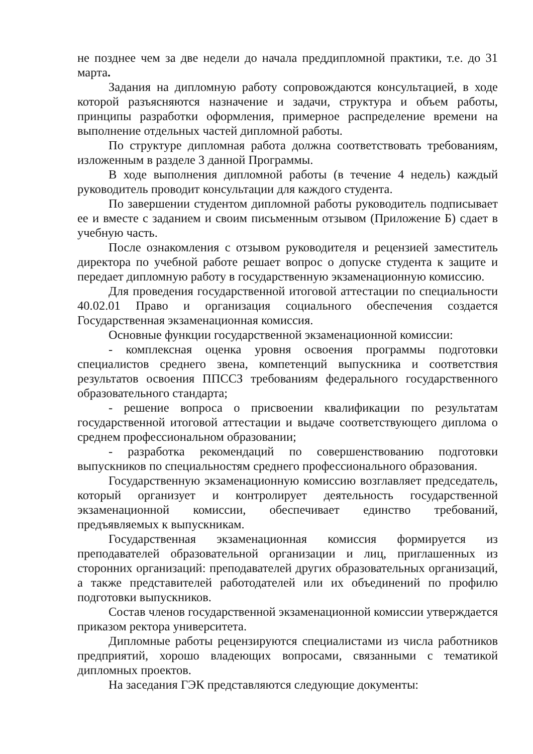не позднее чем за две недели до начала преддипломной практики, т.е. до 31 марта.
Задания на дипломную работу сопровождаются консультацией, в ходе которой разъясняются назначение и задачи, структура и объем работы, принципы разработки оформления, примерное распределение времени на выполнение отдельных частей дипломной работы.
По структуре дипломная работа должна соответствовать требованиям, изложенным в разделе 3 данной Программы.
В ходе выполнения дипломной работы (в течение 4 недель) каждый руководитель проводит консультации для каждого студента.
По завершении студентом дипломной работы руководитель подписывает ее и вместе с заданием и своим письменным отзывом (Приложение Б) сдает в учебную часть.
После ознакомления с отзывом руководителя и рецензией заместитель директора по учебной работе решает вопрос о допуске студента к защите и передает дипломную работу в государственную экзаменационную комиссию.
Для проведения государственной итоговой аттестации по специальности 40.02.01 Право и организация социального обеспечения создается Государственная экзаменационная комиссия.
Основные функции государственной экзаменационной комиссии:
- комплексная оценка уровня освоения программы подготовки специалистов среднего звена, компетенций выпускника и соответствия результатов освоения ППССЗ требованиям федерального государственного образовательного стандарта;
- решение вопроса о присвоении квалификации по результатам государственной итоговой аттестации и выдаче соответствующего диплома о среднем профессиональном образовании;
- разработка рекомендаций по совершенствованию подготовки выпускников по специальностям среднего профессионального образования.
Государственную экзаменационную комиссию возглавляет председатель, который организует и контролирует деятельность государственной экзаменационной комиссии, обеспечивает единство требований, предъявляемых к выпускникам.
Государственная экзаменационная комиссия формируется из преподавателей образовательной организации и лиц, приглашенных из сторонних организаций: преподавателей других образовательных организаций, а также представителей работодателей или их объединений по профилю подготовки выпускников.
Состав членов государственной экзаменационной комиссии утверждается приказом ректора университета.
Дипломные работы рецензируются специалистами из числа работников предприятий, хорошо владеющих вопросами, связанными с тематикой дипломных проектов.
На заседания ГЭК представляются следующие документы: